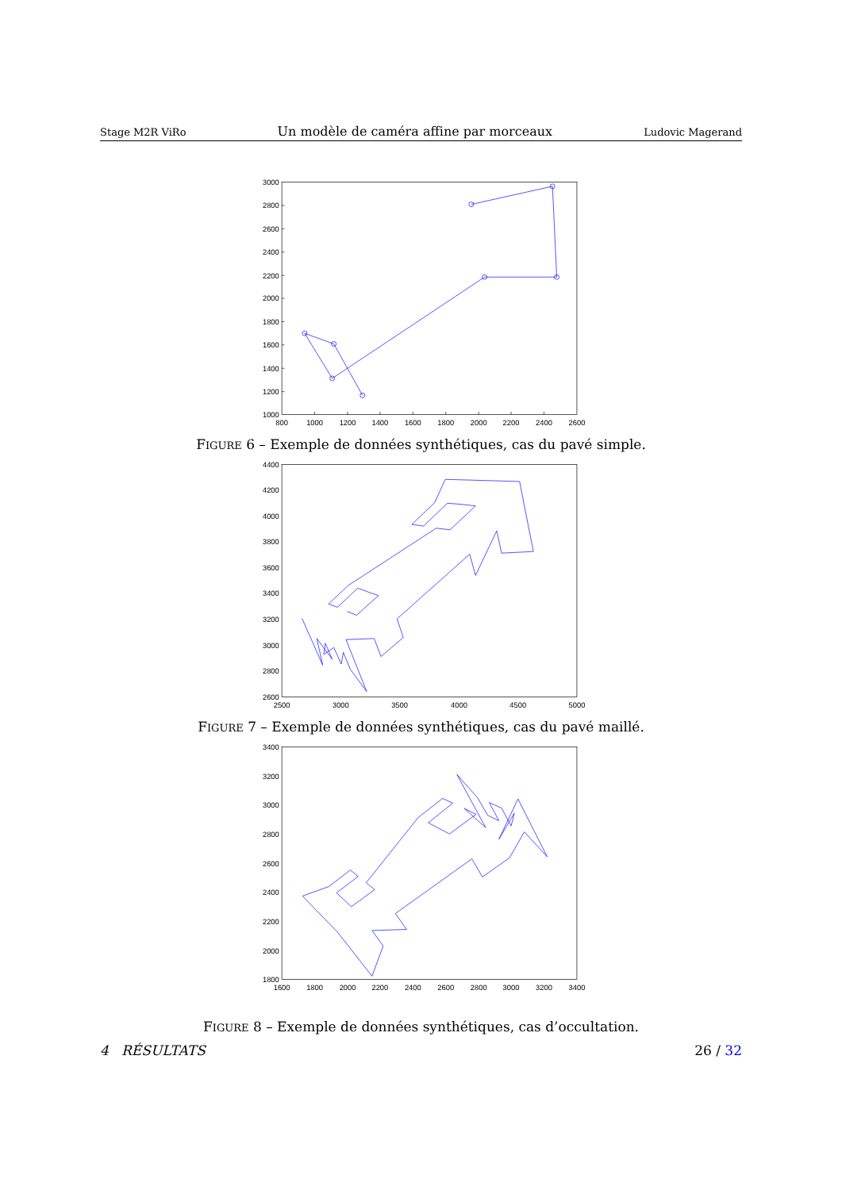Stage M2R ViRo Un modèle de caméra affine par morceaux Ludovic Magerand
3000
2800
2600
2400
2200
2000
1800
1600
1400
1200
1000
800
1000
1200
1400
1600
1800
2000
2200
2400
2600
FIGURE 6 – Exemple de données synthétiques, cas du pavé simple.
4400
4200
4000
3800
3600
3400
3200
3000
2800
2600
2500
3000
3500
4000
4500
5000
FIGURE 7 – Exemple de données synthétiques, cas du pavé maillé.
3400
3200
3000
2800
2600
2400
2200
2000
1800
1600
1800
2000
2200
2400
2600
2800
3000
3200
3400
FIGURE 8 – Exemple de données synthétiques, cas d’occultation.
4 RÉSULTATS 26 / 32